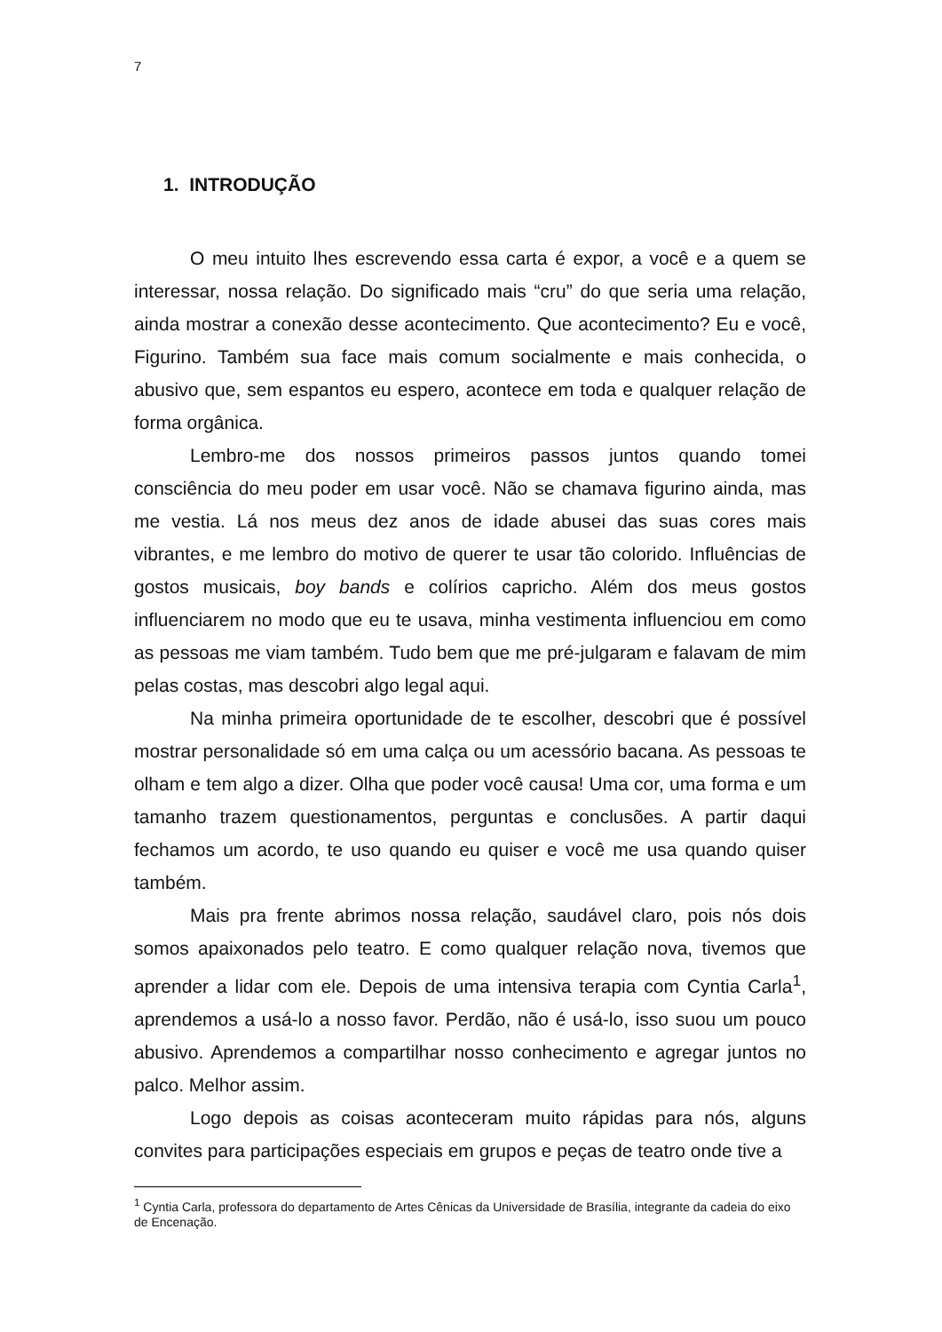7
1. INTRODUÇÃO
O meu intuito lhes escrevendo essa carta é expor, a você e a quem se interessar, nossa relação. Do significado mais “cru” do que seria uma relação, ainda mostrar a conexão desse acontecimento. Que acontecimento? Eu e você, Figurino. Também sua face mais comum socialmente e mais conhecida, o abusivo que, sem espantos eu espero, acontece em toda e qualquer relação de forma orgânica.
Lembro-me dos nossos primeiros passos juntos quando tomei consciência do meu poder em usar você. Não se chamava figurino ainda, mas me vestia. Lá nos meus dez anos de idade abusei das suas cores mais vibrantes, e me lembro do motivo de querer te usar tão colorido. Influências de gostos musicais, boy bands e colírios capricho. Além dos meus gostos influenciarem no modo que eu te usava, minha vestimenta influenciou em como as pessoas me viam também. Tudo bem que me pré-julgaram e falavam de mim pelas costas, mas descobri algo legal aqui.
Na minha primeira oportunidade de te escolher, descobri que é possível mostrar personalidade só em uma calça ou um acessório bacana. As pessoas te olham e tem algo a dizer. Olha que poder você causa! Uma cor, uma forma e um tamanho trazem questionamentos, perguntas e conclusões. A partir daqui fechamos um acordo, te uso quando eu quiser e você me usa quando quiser também.
Mais pra frente abrimos nossa relação, saudável claro, pois nós dois somos apaixonados pelo teatro. E como qualquer relação nova, tivemos que aprender a lidar com ele. Depois de uma intensiva terapia com Cyntia Carla<sup>1</sup>, aprendemos a usá-lo a nosso favor. Perdão, não é usá-lo, isso suou um pouco abusivo. Aprendemos a compartilhar nosso conhecimento e agregar juntos no palco. Melhor assim.
Logo depois as coisas aconteceram muito rápidas para nós, alguns convites para participações especiais em grupos e peças de teatro onde tive a
<sup>1</sup> Cyntia Carla, professora do departamento de Artes Cênicas da Universidade de Brasília, integrante da cadeia do eixo de Encenação.